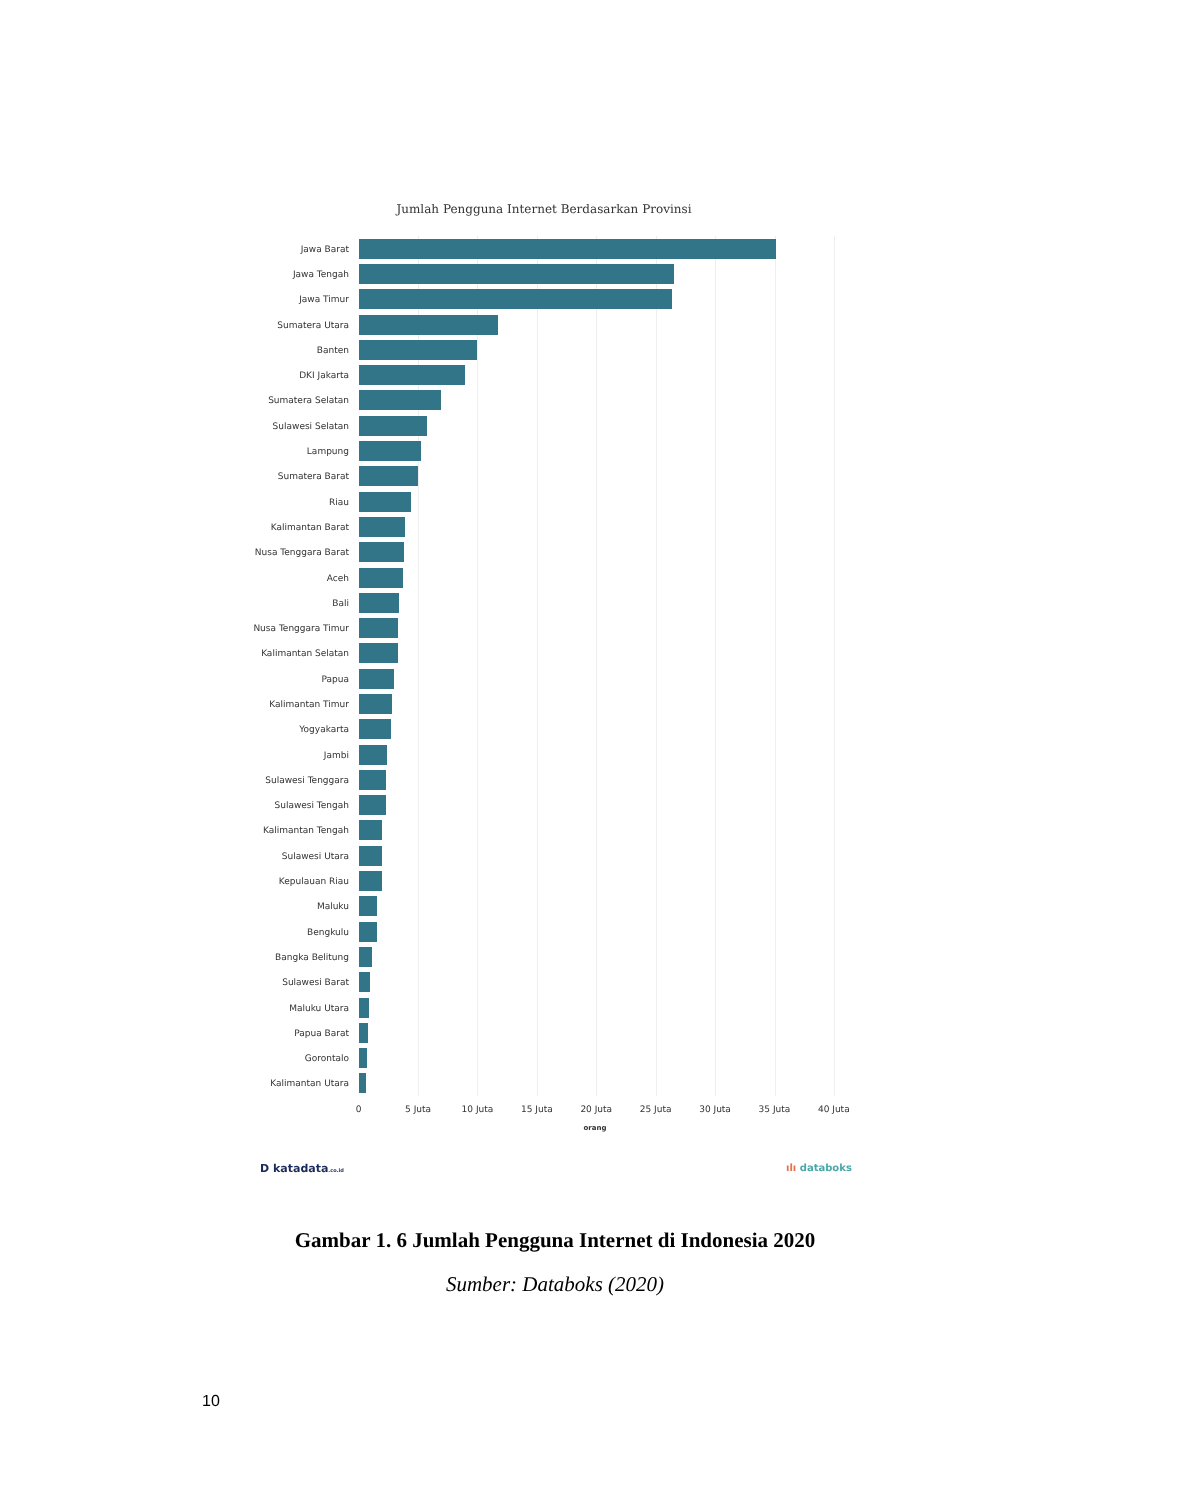Jumlah Pengguna Internet Berdasarkan Provinsi
Jawa Barat
Jawa Tengah
Jawa Timur
Sumatera Utara
Banten
DKI Jakarta
Sumatera Selatan
Sulawesi Selatan
Lampung
Sumatera Barat
Riau
Kalimantan Barat
Nusa Tenggara Barat
Aceh
Bali
Nusa Tenggara Timur
Kalimantan Selatan
Papua
Kalimantan Timur
Yogyakarta
Jambi
Sulawesi Tenggara
Sulawesi Tengah
Kalimantan Tengah
Sulawesi Utara
Kepulauan Riau
Maluku
Bengkulu
Bangka Belitung
Sulawesi Barat
Maluku Utara
Papua Barat
Gorontalo
Kalimantan Utara
0 5 Juta 10 Juta 15 Juta 20 Juta 25 Juta 30 Juta 35 Juta 40 Juta
orang
D katadata.co.id ılı databoks
Gambar 1. 6 Jumlah Pengguna Internet di Indonesia 2020
Sumber: Databoks (2020)
10